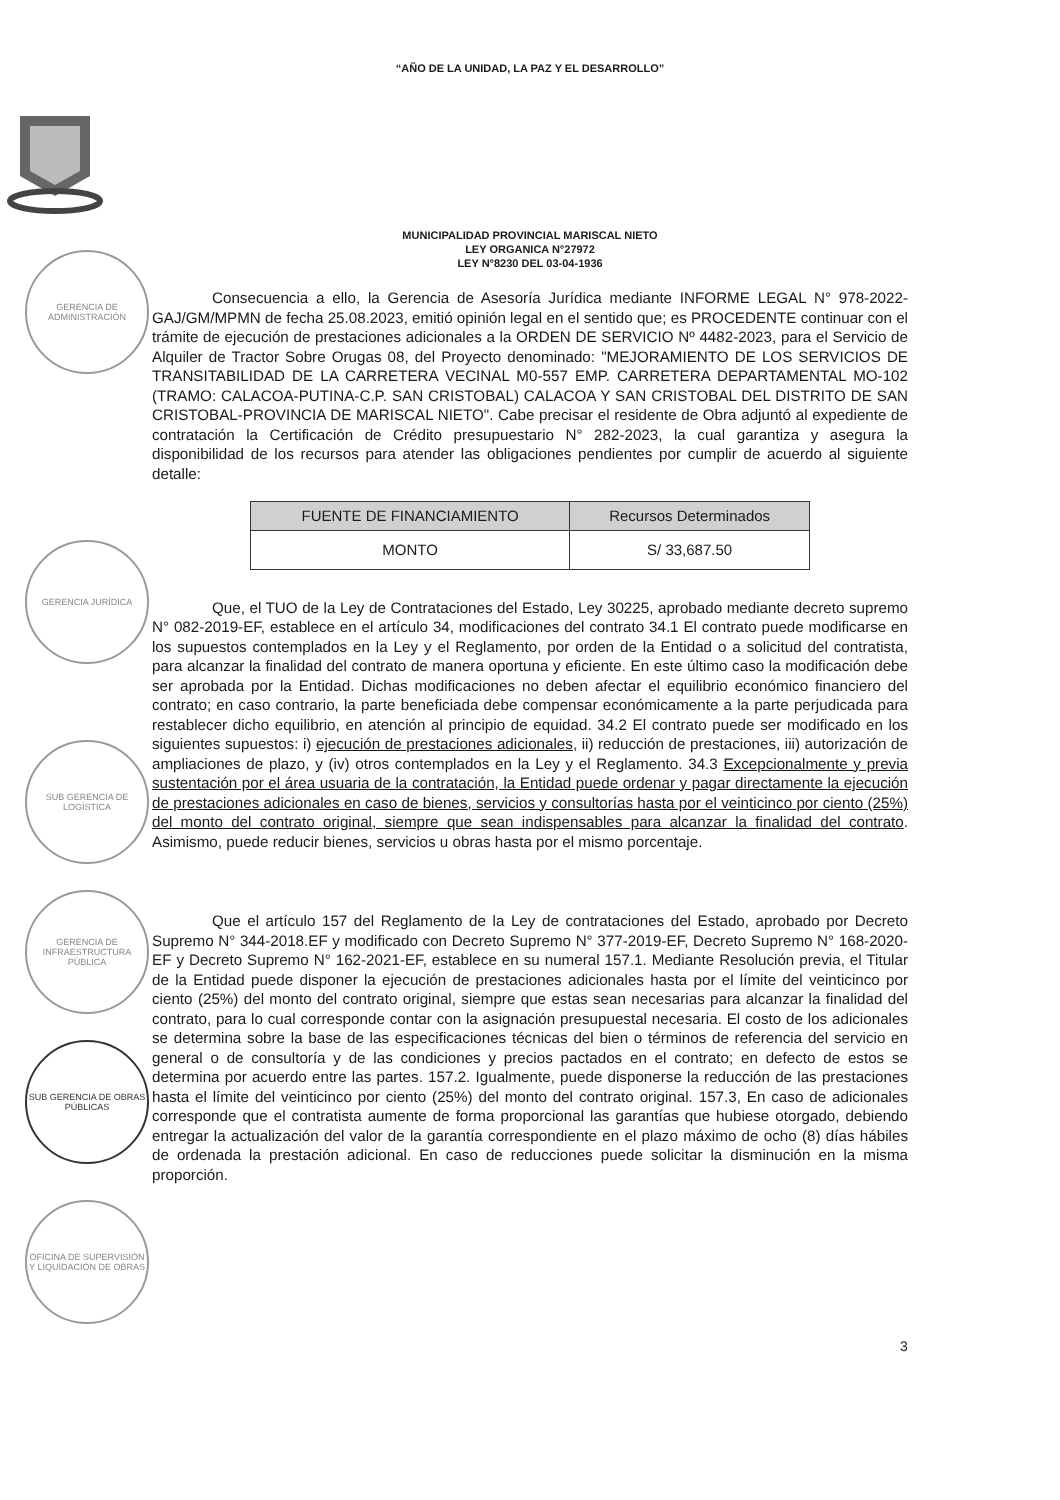“AÑO DE LA UNIDAD, LA PAZ Y EL DESARROLLO”
MUNICIPALIDAD PROVINCIAL MARISCAL NIETO
LEY ORGANICA N°27972
LEY N°8230 DEL 03-04-1936
GERENCIA DE ADMINISTRACIÓN
GERENCIA JURÍDICA
SUB GERENCIA DE LOGÍSTICA
GERENCIA DE INFRAESTRUCTURA PÚBLICA
SUB GERENCIA DE OBRAS PÚBLICAS
OFICINA DE SUPERVISIÓN Y LIQUIDACIÓN DE OBRAS
Consecuencia a ello, la Gerencia de Asesoría Jurídica mediante INFORME LEGAL N° 978-2022-GAJ/GM/MPMN de fecha 25.08.2023, emitió opinión legal en el sentido que; es PROCEDENTE continuar con el trámite de ejecución de prestaciones adicionales a la ORDEN DE SERVICIO Nº 4482-2023, para el Servicio de Alquiler de Tractor Sobre Orugas 08, del Proyecto denominado: "MEJORAMIENTO DE LOS SERVICIOS DE TRANSITABILIDAD DE LA CARRETERA VECINAL M0-557 EMP. CARRETERA DEPARTAMENTAL MO-102 (TRAMO: CALACOA-PUTINA-C.P. SAN CRISTOBAL) CALACOA Y SAN CRISTOBAL DEL DISTRITO DE SAN CRISTOBAL-PROVINCIA DE MARISCAL NIETO". Cabe precisar el residente de Obra adjuntó al expediente de contratación la Certificación de Crédito presupuestario N° 282-2023, la cual garantiza y asegura la disponibilidad de los recursos para atender las obligaciones pendientes por cumplir de acuerdo al siguiente detalle:
| FUENTE DE FINANCIAMIENTO | Recursos Determinados |
| --- | --- |
| MONTO | S/ 33,687.50 |
Que, el TUO de la Ley de Contrataciones del Estado, Ley 30225, aprobado mediante decreto supremo N° 082-2019-EF, establece en el artículo 34, modificaciones del contrato 34.1 El contrato puede modificarse en los supuestos contemplados en la Ley y el Reglamento, por orden de la Entidad o a solicitud del contratista, para alcanzar la finalidad del contrato de manera oportuna y eficiente. En este último caso la modificación debe ser aprobada por la Entidad. Dichas modificaciones no deben afectar el equilibrio económico financiero del contrato; en caso contrario, la parte beneficiada debe compensar económicamente a la parte perjudicada para restablecer dicho equilibrio, en atención al principio de equidad. 34.2 El contrato puede ser modificado en los siguientes supuestos: i) ejecución de prestaciones adicionales, ii) reducción de prestaciones, iii) autorización de ampliaciones de plazo, y (iv) otros contemplados en la Ley y el Reglamento. 34.3 Excepcionalmente y previa sustentación por el área usuaria de la contratación, la Entidad puede ordenar y pagar directamente la ejecución de prestaciones adicionales en caso de bienes, servicios y consultorías hasta por el veinticinco por ciento (25%) del monto del contrato original, siempre que sean indispensables para alcanzar la finalidad del contrato. Asimismo, puede reducir bienes, servicios u obras hasta por el mismo porcentaje.
Que el artículo 157 del Reglamento de la Ley de contrataciones del Estado, aprobado por Decreto Supremo N° 344-2018.EF y modificado con Decreto Supremo N° 377-2019-EF, Decreto Supremo N° 168-2020-EF y Decreto Supremo N° 162-2021-EF, establece en su numeral 157.1. Mediante Resolución previa, el Titular de la Entidad puede disponer la ejecución de prestaciones adicionales hasta por el límite del veinticinco por ciento (25%) del monto del contrato original, siempre que estas sean necesarias para alcanzar la finalidad del contrato, para lo cual corresponde contar con la asignación presupuestal necesaria. El costo de los adicionales se determina sobre la base de las especificaciones técnicas del bien o términos de referencia del servicio en general o de consultoría y de las condiciones y precios pactados en el contrato; en defecto de estos se determina por acuerdo entre las partes. 157.2. Igualmente, puede disponerse la reducción de las prestaciones hasta el límite del veinticinco por ciento (25%) del monto del contrato original. 157.3, En caso de adicionales corresponde que el contratista aumente de forma proporcional las garantías que hubiese otorgado, debiendo entregar la actualización del valor de la garantía correspondiente en el plazo máximo de ocho (8) días hábiles de ordenada la prestación adicional. En caso de reducciones puede solicitar la disminución en la misma proporción.
3